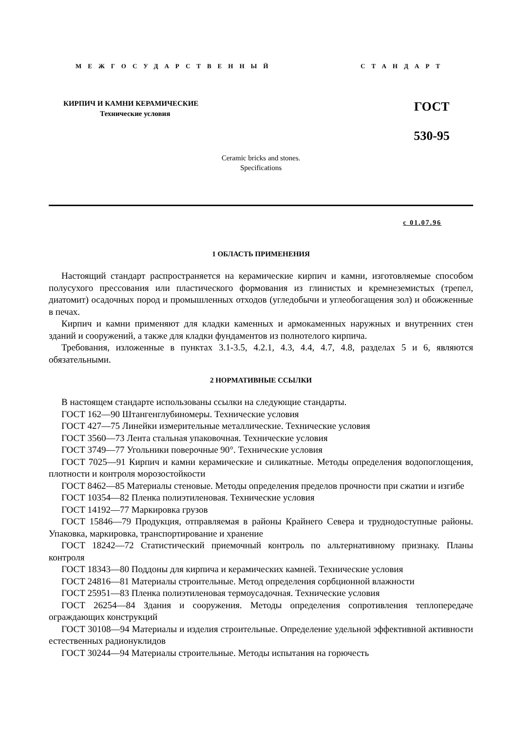МЕЖГОСУДАРСТВЕННЫЙ СТАНДАРТ
КИРПИЧ И КАМНИ КЕРАМИЧЕСКИЕ
Технические условия
ГОСТ
530-95
Ceramic bricks and stones.
Specifications
с 01.07.96
1 ОБЛАСТЬ ПРИМЕНЕНИЯ
Настоящий стандарт распространяется на керамические кирпич и камни, изготовляемые способом полусухого прессования или пластического формования из глинистых и кремнеземистых (трепел, диатомит) осадочных пород и промышленных отходов (угледобычи и углеобогащения зол) и обожженные в печах.
Кирпич и камни применяют для кладки каменных и армокаменных наружных и внутренних стен зданий и сооружений, а также для кладки фундаментов из полнотелого кирпича.
Требования, изложенные в пунктах 3.1-3.5, 4.2.1, 4.3, 4.4, 4.7, 4.8, разделах 5 и 6, являются обязательными.
2 НОРМАТИВНЫЕ ССЫЛКИ
В настоящем стандарте использованы ссылки на следующие стандарты.
ГОСТ 162—90 Штангенглубиномеры. Технические условия
ГОСТ 427—75 Линейки измерительные металлические. Технические условия
ГОСТ 3560—73 Лента стальная упаковочная. Технические условия
ГОСТ 3749—77 Угольники поверочные 90°. Технические условия
ГОСТ 7025—91 Кирпич и камни керамические и силикатные. Методы определения водопоглощения, плотности и контроля морозостойкости
ГОСТ 8462—85 Материалы стеновые. Методы определения пределов прочности при сжатии и изгибе
ГОСТ 10354—82 Пленка полиэтиленовая. Технические условия
ГОСТ 14192—77 Маркировка грузов
ГОСТ 15846—79 Продукция, отправляемая в районы Крайнего Севера и труднодоступные районы. Упаковка, маркировка, транспортирование и хранение
ГОСТ 18242—72 Статистический приемочный контроль по альтернативному признаку. Планы контроля
ГОСТ 18343—80 Поддоны для кирпича и керамических камней. Технические условия
ГОСТ 24816—81 Материалы строительные. Метод определения сорбционной влажности
ГОСТ 25951—83 Пленка полиэтиленовая термоусадочная. Технические условия
ГОСТ 26254—84 Здания и сооружения. Методы определения сопротивления теплопередаче ограждающих конструкций
ГОСТ 30108—94 Материалы и изделия строительные. Определение удельной эффективной активности естественных радионуклидов
ГОСТ 30244—94 Материалы строительные. Методы испытания на горючесть